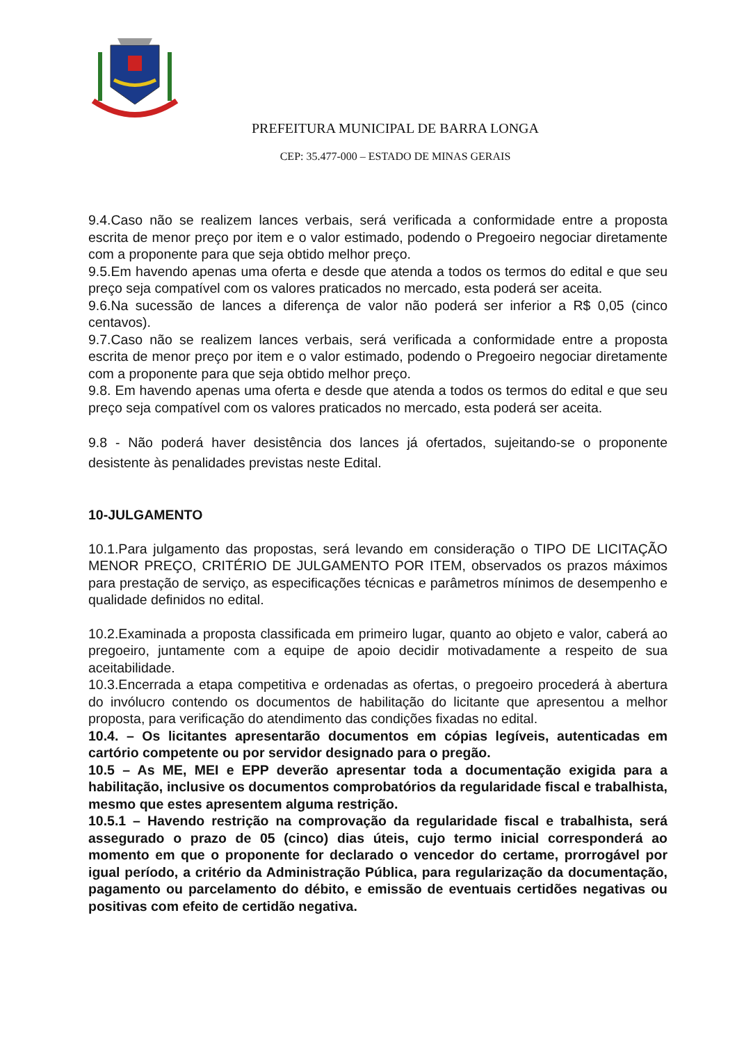PREFEITURA MUNICIPAL DE BARRA LONGA
CEP: 35.477-000 – ESTADO DE MINAS GERAIS
9.4.Caso não se realizem lances verbais, será verificada a conformidade entre a proposta escrita de menor preço por item e o valor estimado, podendo o Pregoeiro negociar diretamente com a proponente para que seja obtido melhor preço.
9.5.Em havendo apenas uma oferta e desde que atenda a todos os termos do edital e que seu preço seja compatível com os valores praticados no mercado, esta poderá ser aceita.
9.6.Na sucessão de lances a diferença de valor não poderá ser inferior a R$ 0,05 (cinco centavos).
9.7.Caso não se realizem lances verbais, será verificada a conformidade entre a proposta escrita de menor preço por item e o valor estimado, podendo o Pregoeiro negociar diretamente com a proponente para que seja obtido melhor preço.
9.8. Em havendo apenas uma oferta e desde que atenda a todos os termos do edital e que seu preço seja compatível com os valores praticados no mercado, esta poderá ser aceita.
9.8 - Não poderá haver desistência dos lances já ofertados, sujeitando-se o proponente desistente às penalidades previstas neste Edital.
10-JULGAMENTO
10.1.Para julgamento das propostas, será levando em consideração o TIPO DE LICITAÇÃO MENOR PREÇO, CRITÉRIO DE JULGAMENTO POR ITEM, observados os prazos máximos para prestação de serviço, as especificações técnicas e parâmetros mínimos de desempenho e qualidade definidos no edital.
10.2.Examinada a proposta classificada em primeiro lugar, quanto ao objeto e valor, caberá ao pregoeiro, juntamente com a equipe de apoio decidir motivadamente a respeito de sua aceitabilidade.
10.3.Encerrada a etapa competitiva e ordenadas as ofertas, o pregoeiro procederá à abertura do invólucro contendo os documentos de habilitação do licitante que apresentou a melhor proposta, para verificação do atendimento das condições fixadas no edital.
10.4. – Os licitantes apresentarão documentos em cópias legíveis, autenticadas em cartório competente ou por servidor designado para o pregão.
10.5 – As ME, MEI e EPP deverão apresentar toda a documentação exigida para a habilitação, inclusive os documentos comprobatórios da regularidade fiscal e trabalhista, mesmo que estes apresentem alguma restrição.
10.5.1 – Havendo restrição na comprovação da regularidade fiscal e trabalhista, será assegurado o prazo de 05 (cinco) dias úteis, cujo termo inicial corresponderá ao momento em que o proponente for declarado o vencedor do certame, prorrogável por igual período, a critério da Administração Pública, para regularização da documentação, pagamento ou parcelamento do débito, e emissão de eventuais certidões negativas ou positivas com efeito de certidão negativa.